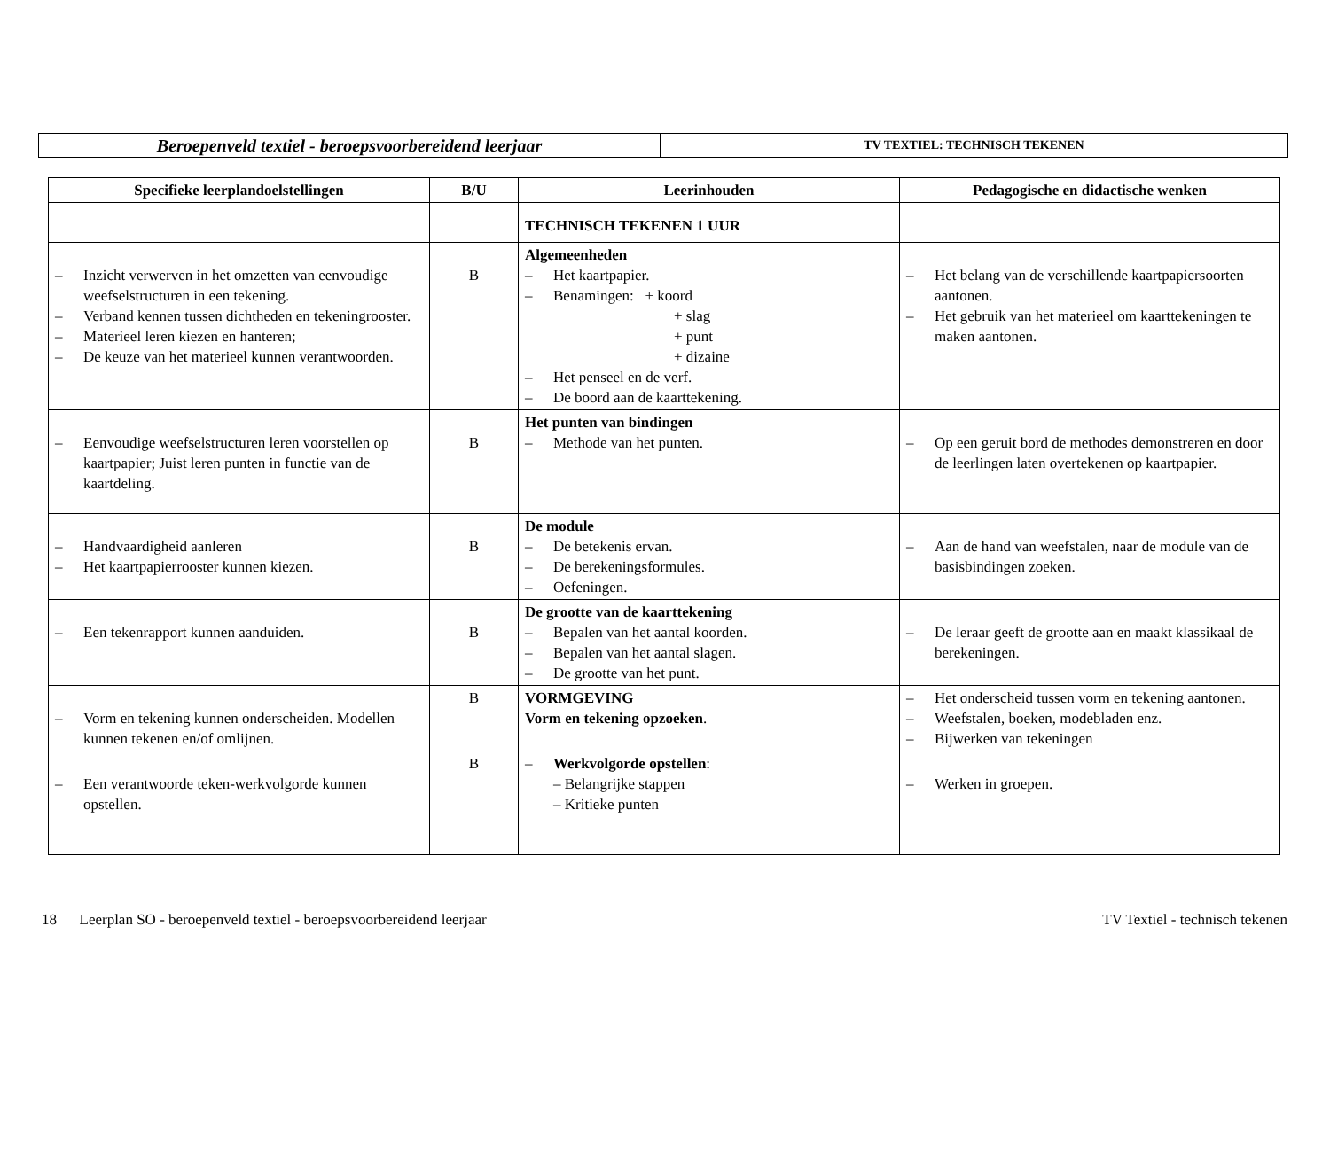| Beroepenveld textiel - beroepsvoorbereidend leerjaar | TV TEXTIEL: TECHNISCH TEKENEN |
| Specifieke leerplandoelstellingen | B/U | Leerinhouden | Pedagogische en didactische wenken |
| --- | --- | --- | --- |
| | | TECHNISCH TEKENEN 1 UUR | |
| – Inzicht verwerven in het omzetten van eenvoudige weefselstructuren in een tekening. – Verband kennen tussen dichtheden en tekeningrooster. – Materieel leren kiezen en hanteren; – De keuze van het materieel kunnen verantwoorden. | B | Algemeenheden – Het kaartpapier. – Benamingen: + koord + slag + punt + dizaine – Het penseel en de verf. – De boord aan de kaarttekening. | – Het belang van de verschillende kaartpapiersoorten aantonen. – Het gebruik van het materieel om kaarttekeningen te maken aantonen. |
| – Eenvoudige weefselstructuren leren voorstellen op kaartpapier; Juist leren punten in functie van de kaartdeling. | B | Het punten van bindingen – Methode van het punten. | – Op een geruit bord de methodes demonstreren en door de leerlingen laten overtekenen op kaartpapier. |
| – Handvaardigheid aanleren – Het kaartpapierrooster kunnen kiezen. | B | De module – De betekenis ervan. – De berekeningsformules. – Oefeningen. | – Aan de hand van weefstalen, naar de module van de basisbindingen zoeken. |
| – Een tekenrapport kunnen aanduiden. | B | De grootte van de kaarttekening – Bepalen van het aantal koorden. – Bepalen van het aantal slagen. – De grootte van het punt. | – De leraar geeft de grootte aan en maakt klassikaal de berekeningen. |
| – Vorm en tekening kunnen onderscheiden. Modellen kunnen tekenen en/of omlijnen. | B | VORMGEVING Vorm en tekening opzoeken . | – Het onderscheid tussen vorm en tekening aantonen. – Weefstalen, boeken, modebladen enz. – Bijwerken van tekeningen |
| – Een verantwoorde teken-werkvolgorde kunnen opstellen. | B | – Werkvolgorde opstellen : – Belangrijke stappen – Kritieke punten | – Werken in groepen. |
18 Leerplan SO - beroepenveld textiel - beroepsvoorbereidend leerjaar TV Textiel - technisch tekenen